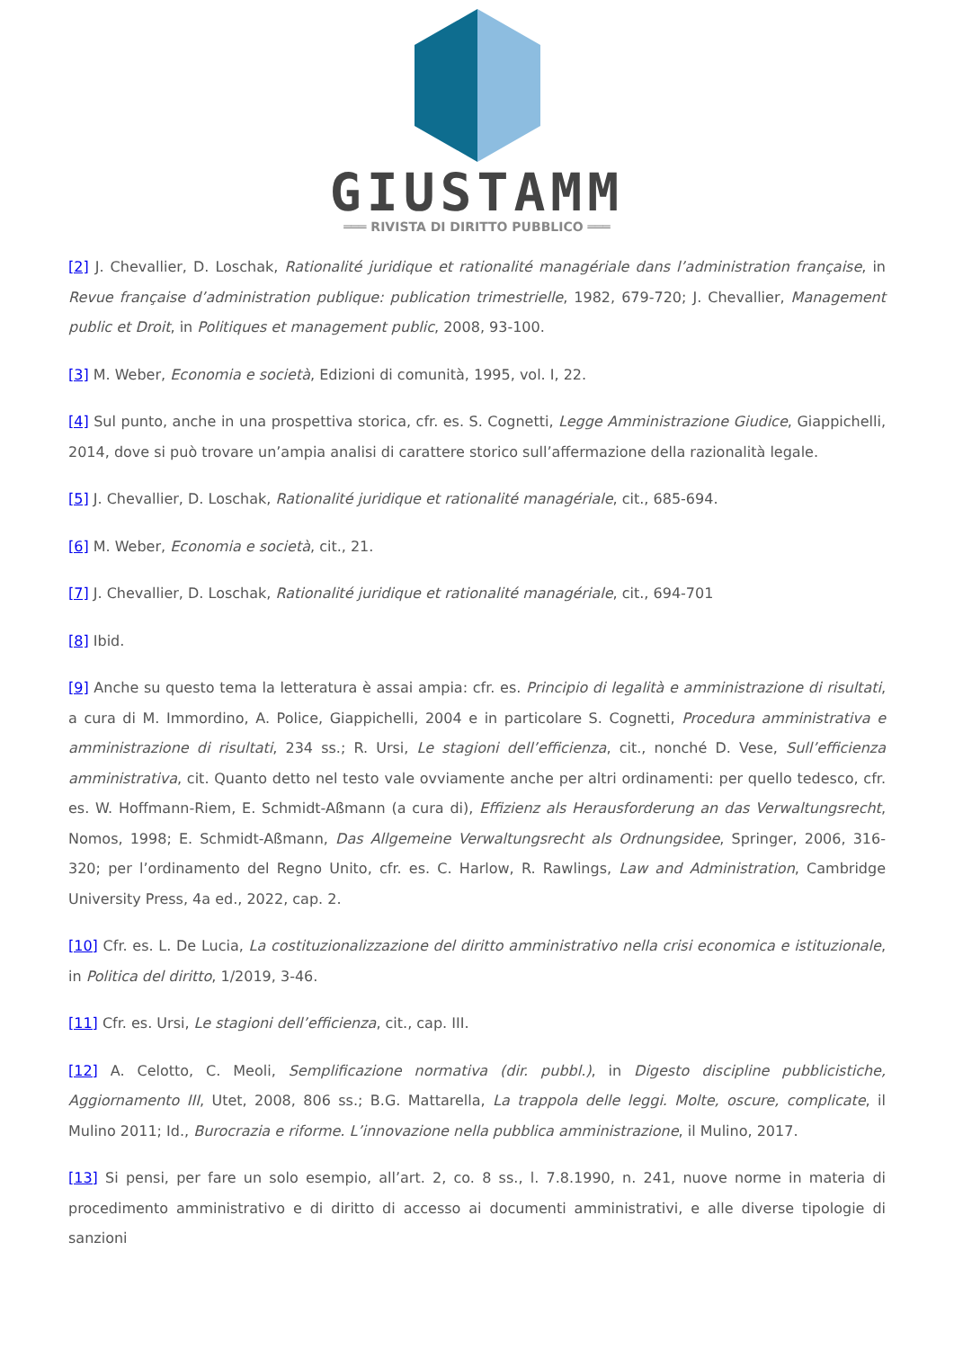GIUSTAMM
═══ RIVISTA DI DIRITTO PUBBLICO ═══
[2] J. Chevallier, D. Loschak, Rationalité juridique et rationalité managériale dans l’administration française, in Revue française d’administration publique: publication trimestrielle, 1982, 679-720; J. Chevallier, Management public et Droit, in Politiques et management public, 2008, 93-100.
[3] M. Weber, Economia e società, Edizioni di comunità, 1995, vol. I, 22.
[4] Sul punto, anche in una prospettiva storica, cfr. es. S. Cognetti, Legge Amministrazione Giudice, Giappichelli, 2014, dove si può trovare un’ampia analisi di carattere storico sull’affermazione della razionalità legale.
[5] J. Chevallier, D. Loschak, Rationalité juridique et rationalité managériale, cit., 685-694.
[6] M. Weber, Economia e società, cit., 21.
[7] J. Chevallier, D. Loschak, Rationalité juridique et rationalité managériale, cit., 694-701
[8] Ibid.
[9] Anche su questo tema la letteratura è assai ampia: cfr. es. Principio di legalità e amministrazione di risultati, a cura di M. Immordino, A. Police, Giappichelli, 2004 e in particolare S. Cognetti, Procedura amministrativa e amministrazione di risultati, 234 ss.; R. Ursi, Le stagioni dell’efficienza, cit., nonché D. Vese, Sull’efficienza amministrativa, cit. Quanto detto nel testo vale ovviamente anche per altri ordinamenti: per quello tedesco, cfr. es. W. Hoffmann-Riem, E. Schmidt-Aßmann (a cura di), Effizienz als Herausforderung an das Verwaltungsrecht, Nomos, 1998; E. Schmidt-Aßmann, Das Allgemeine Verwaltungsrecht als Ordnungsidee, Springer, 2006, 316-320; per l’ordinamento del Regno Unito, cfr. es. C. Harlow, R. Rawlings, Law and Administration, Cambridge University Press, 4a ed., 2022, cap. 2.
[10] Cfr. es. L. De Lucia, La costituzionalizzazione del diritto amministrativo nella crisi economica e istituzionale, in Politica del diritto, 1/2019, 3-46.
[11] Cfr. es. Ursi, Le stagioni dell’efficienza, cit., cap. III.
[12] A. Celotto, C. Meoli, Semplificazione normativa (dir. pubbl.), in Digesto discipline pubblicistiche, Aggiornamento III, Utet, 2008, 806 ss.; B.G. Mattarella, La trappola delle leggi. Molte, oscure, complicate, il Mulino 2011; Id., Burocrazia e riforme. L’innovazione nella pubblica amministrazione, il Mulino, 2017.
[13] Si pensi, per fare un solo esempio, all’art. 2, co. 8 ss., l. 7.8.1990, n. 241, nuove norme in materia di procedimento amministrativo e di diritto di accesso ai documenti amministrativi, e alle diverse tipologie di sanzioni